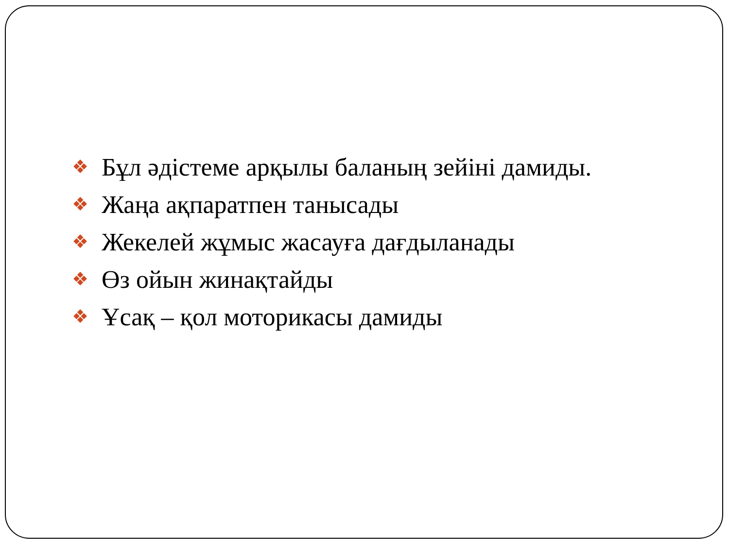❖ Бұл әдістеме арқылы баланың зейіні дамиды.
❖ Жаңа ақпаратпен танысады
❖ Жекелей жұмыс жасауға дағдыланады
❖ Өз ойын жинақтайды
❖ Ұсақ – қол моторикасы дамиды